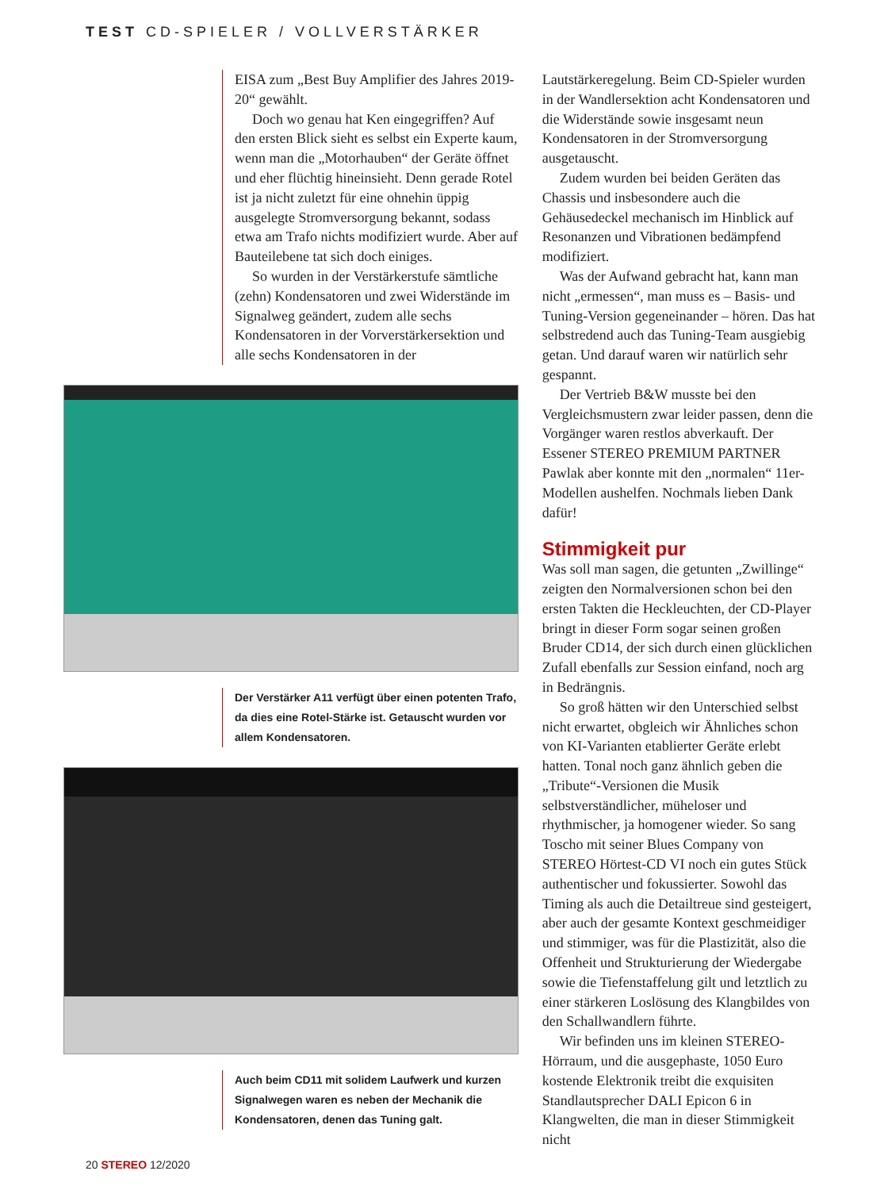TEST CD-SPIELER / VOLLVERSTÄRKER
EISA zum „Best Buy Amplifier des Jahres 2019-20“ gewählt.
Doch wo genau hat Ken eingegriffen? Auf den ersten Blick sieht es selbst ein Experte kaum, wenn man die „Motorhauben“ der Geräte öffnet und eher flüchtig hineinsieht. Denn gerade Rotel ist ja nicht zuletzt für eine ohnehin üppig ausgelegte Stromversorgung bekannt, sodass etwa am Trafo nichts modifiziert wurde. Aber auf Bauteilebene tat sich doch einiges.
So wurden in der Verstärkerstufe sämtliche (zehn) Kondensatoren und zwei Widerstände im Signalweg geändert, zudem alle sechs Kondensatoren in der Vorverstärkersektion und alle sechs Kondensatoren in der
Der Verstärker A11 verfügt über einen potenten Trafo, da dies eine Rotel-Stärke ist. Getauscht wurden vor allem Kondensatoren.
Auch beim CD11 mit solidem Laufwerk und kurzen Signalwegen waren es neben der Mechanik die Kondensatoren, denen das Tuning galt.
Lautstärkeregelung. Beim CD-Spieler wurden in der Wandlersektion acht Kondensatoren und die Widerstände sowie insgesamt neun Kondensatoren in der Stromversorgung ausgetauscht.
Zudem wurden bei beiden Geräten das Chassis und insbesondere auch die Gehäusedeckel mechanisch im Hinblick auf Resonanzen und Vibrationen bedämpfend modifiziert.
Was der Aufwand gebracht hat, kann man nicht „ermessen“, man muss es – Basis- und Tuning-Version gegeneinander – hören. Das hat selbstredend auch das Tuning-Team ausgiebig getan. Und darauf waren wir natürlich sehr gespannt.
Der Vertrieb B&W musste bei den Vergleichsmustern zwar leider passen, denn die Vorgänger waren restlos abverkauft. Der Essener STEREO PREMIUM PARTNER Pawlak aber konnte mit den „normalen“ 11er-Modellen aushelfen. Nochmals lieben Dank dafür!
Stimmigkeit pur
Was soll man sagen, die getunten „Zwillinge“ zeigten den Normalversionen schon bei den ersten Takten die Heckleuchten, der CD-Player bringt in dieser Form sogar seinen großen Bruder CD14, der sich durch einen glücklichen Zufall ebenfalls zur Session einfand, noch arg in Bedrängnis.
So groß hätten wir den Unterschied selbst nicht erwartet, obgleich wir Ähnliches schon von KI-Varianten etablierter Geräte erlebt hatten. Tonal noch ganz ähnlich geben die „Tribute“-Versionen die Musik selbstverständlicher, müheloser und rhythmischer, ja homogener wieder. So sang Toscho mit seiner Blues Company von STEREO Hörtest-CD VI noch ein gutes Stück authentischer und fokussierter. Sowohl das Timing als auch die Detailtreue sind gesteigert, aber auch der gesamte Kontext geschmeidiger und stimmiger, was für die Plastizität, also die Offenheit und Strukturierung der Wiedergabe sowie die Tiefenstaffelung gilt und letztlich zu einer stärkeren Loslösung des Klangbildes von den Schallwandlern führte.
Wir befinden uns im kleinen STEREO-Hörraum, und die ausgephaste, 1050 Euro kostende Elektronik treibt die exquisiten Standlautsprecher DALI Epicon 6 in Klangwelten, die man in dieser Stimmigkeit nicht
20 STEREO 12/2020